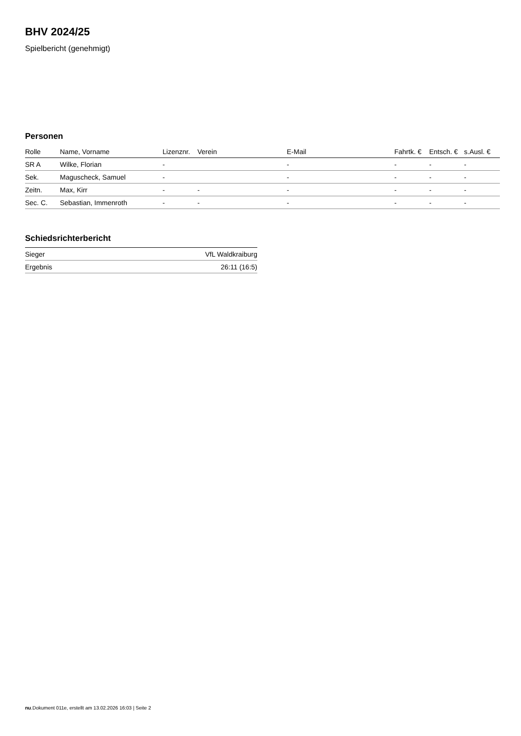BHV 2024/25
Spielbericht (genehmigt)
Personen
| Rolle | Name, Vorname | Lizenznr. | Verein | E-Mail | Fahrtk. € | Entsch. € | s.Ausl. € |
| --- | --- | --- | --- | --- | --- | --- | --- |
| SR A | Wilke, Florian | - | | - | - | - | - |
| Sek. | Maguscheck, Samuel | - | | - | - | - | - |
| Zeitn. | Max, Kirr | - | - | - | - | - | - |
| Sec. C. | Sebastian, Immenroth | - | - | - | - | - | - |
Schiedsrichterbericht
| Sieger | VfL Waldkraiburg |
| Ergebnis | 26:11 (16:5) |
nu.Dokument 011e, erstellt am 13.02.2026 16:03 | Seite 2